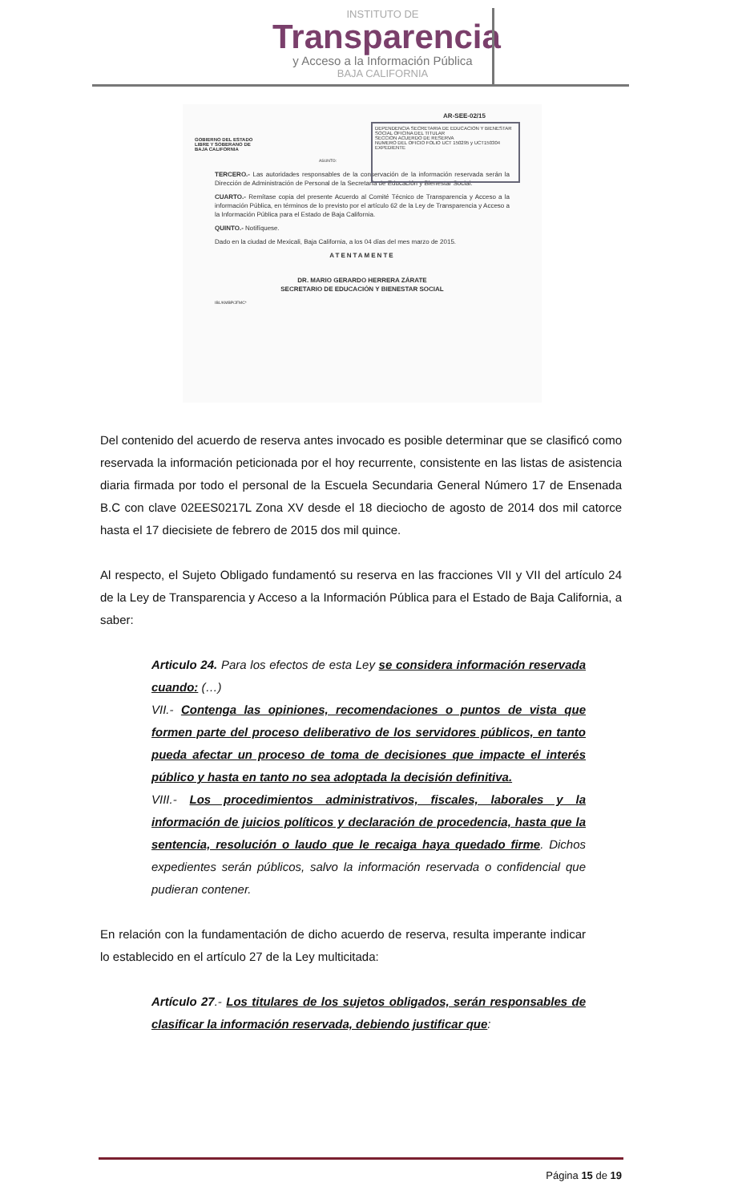INSTITUTO DE
Transparencia
y Acceso a la Información Pública
BAJA CALIFORNIA
AR-SEE-02/15
DEPENDENCIA SECRETARIA DE EDUCACION Y BIENESTAR SOCIAL OFICINA DEL TITULAR
SECCION ACUERDO DE RESERVA
NUMERO DEL OFICIO FOLIO UCT 150295 y UCT150304
EXPEDIENTE
GOBIERNO DEL ESTADO
LIBRE Y SOBERANO DE
BAJA CALIFORNIA
ASUNTO:
TERCERO.- Las autoridades responsables de la conservación de la información reservada serán la Dirección de Administración de Personal de la Secretaría de Educación y Bienestar Social.
CUARTO.- Remítase copia del presente Acuerdo al Comité Técnico de Transparencia y Acceso a la información Pública, en términos de lo previsto por el artículo 62 de la Ley de Transparencia y Acceso a la Información Pública para el Estado de Baja California.
QUINTO.- Notifíquese.
Dado en la ciudad de Mexicali, Baja California, a los 04 días del mes marzo de 2015.
ATENTAMENTE
DR. MARIO GERARDO HERRERA ZÁRATE
SECRETARIO DE EDUCACIÓN Y BIENESTAR SOCIAL
IBL/KMBP/JFMC*
Del contenido del acuerdo de reserva antes invocado es posible determinar que se clasificó como reservada la información peticionada por el hoy recurrente, consistente en las listas de asistencia diaria firmada por todo el personal de la Escuela Secundaria General Número 17 de Ensenada B.C con clave 02EES0217L Zona XV desde el 18 dieciocho de agosto de 2014 dos mil catorce hasta el 17 diecisiete de febrero de 2015 dos mil quince.
Al respecto, el Sujeto Obligado fundamentó su reserva en las fracciones VII y VII del artículo 24 de la Ley de Transparencia y Acceso a la Información Pública para el Estado de Baja California, a saber:
Articulo 24. Para los efectos de esta Ley se considera información reservada cuando: (…)
VII.- Contenga las opiniones, recomendaciones o puntos de vista que formen parte del proceso deliberativo de los servidores públicos, en tanto pueda afectar un proceso de toma de decisiones que impacte el interés público y hasta en tanto no sea adoptada la decisión definitiva.
VIII.- Los procedimientos administrativos, fiscales, laborales y la información de juicios políticos y declaración de procedencia, hasta que la sentencia, resolución o laudo que le recaiga haya quedado firme. Dichos expedientes serán públicos, salvo la información reservada o confidencial que pudieran contener.
En relación con la fundamentación de dicho acuerdo de reserva, resulta imperante indicar lo establecido en el artículo 27 de la Ley multicitada:
Artículo 27.- Los titulares de los sujetos obligados, serán responsables de clasificar la información reservada, debiendo justificar que:
Página 15 de 19